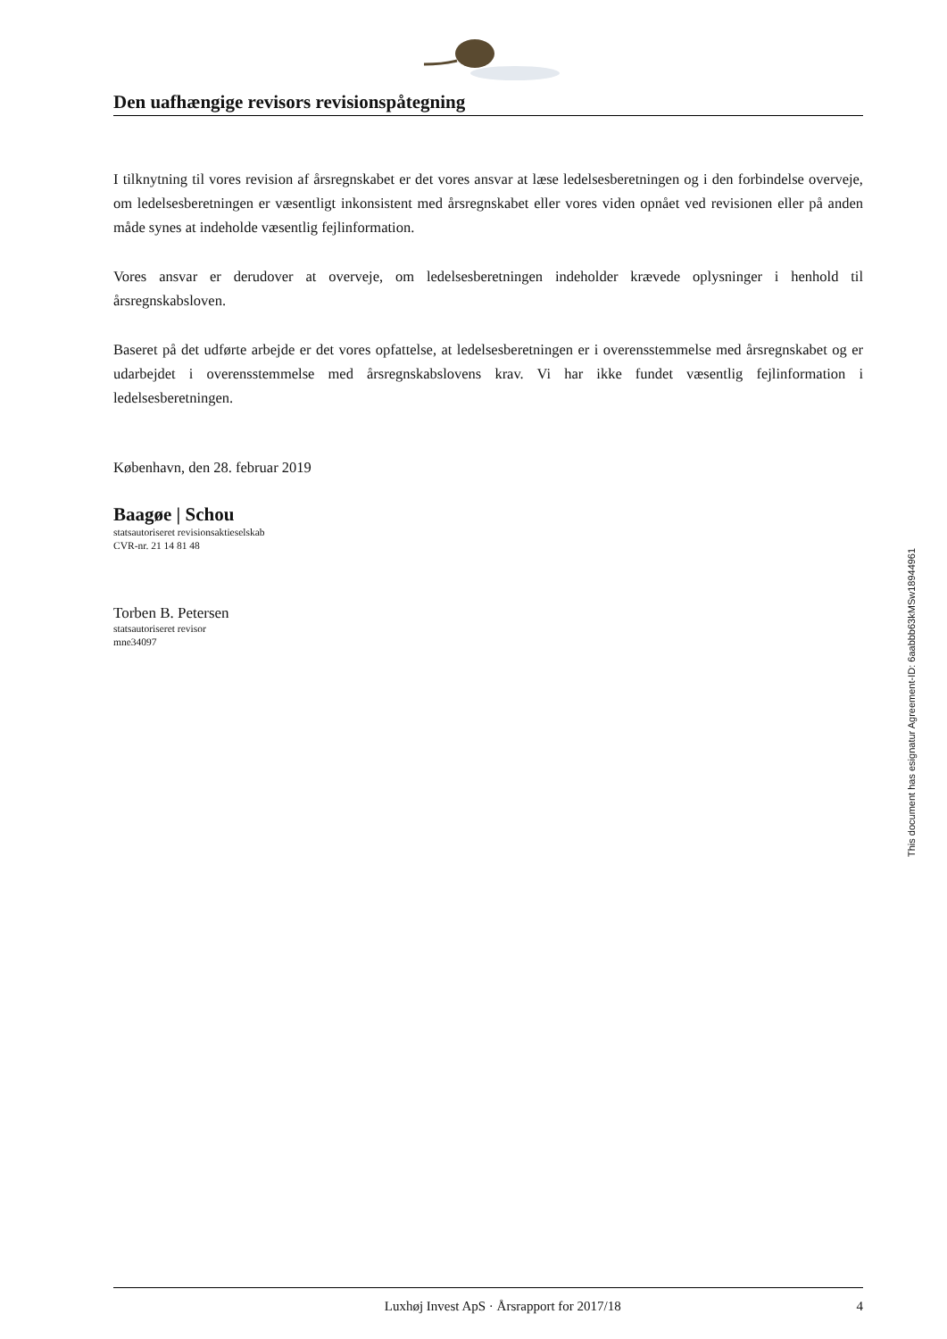Den uafhængige revisors revisionspåtegning
I tilknytning til vores revision af årsregnskabet er det vores ansvar at læse ledelsesberetningen og i den forbindelse overveje, om ledelsesberetningen er væsentligt inkonsistent med årsregnskabet eller vores viden opnået ved revisionen eller på anden måde synes at indeholde væsentlig fejlinformation.
Vores ansvar er derudover at overveje, om ledelsesberetningen indeholder krævede oplysninger i henhold til årsregnskabsloven.
Baseret på det udførte arbejde er det vores opfattelse, at ledelsesberetningen er i overensstemmelse med årsregnskabet og er udarbejdet i overensstemmelse med årsregnskabslovens krav. Vi har ikke fundet væsentlig fejlinformation i ledelsesberetningen.
København, den 28. februar 2019
Baagøe | Schou
statsautoriseret revisionsaktieselskab
CVR-nr. 21 14 81 48
Torben B. Petersen
statsautoriseret revisor
mne34097
This document has esignatur Agreement-ID: 6aabbb63kMSw18944961
Luxhøj Invest ApS · Årsrapport for 2017/18 4